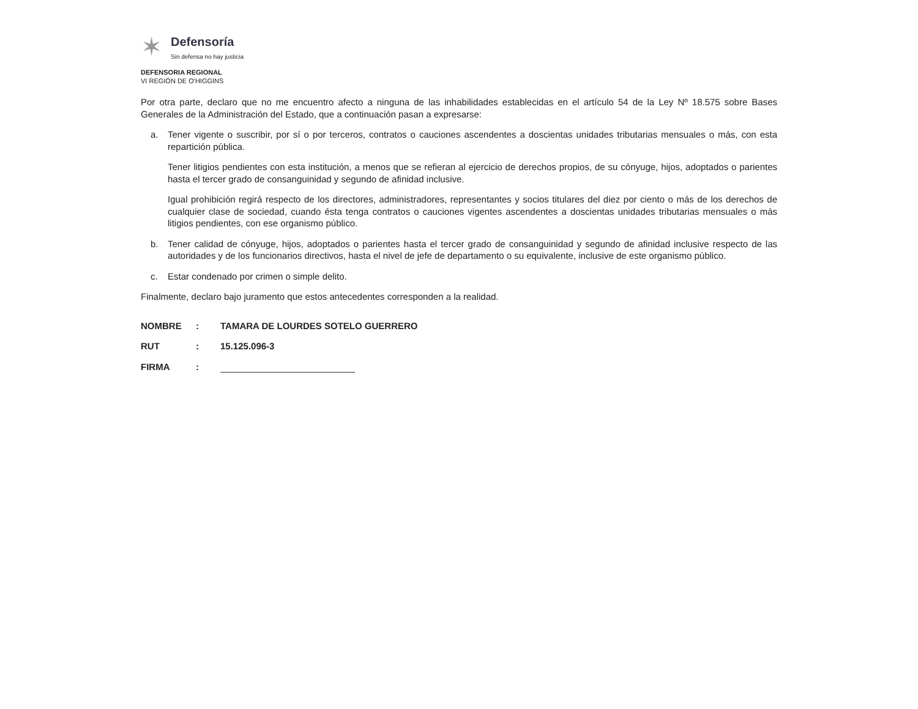✶
Defensoría
Sin defensa no hay justicia
DEFENSORIA REGIONAL
VI REGIÓN DE O'HIGGINS
Por otra parte, declaro que no me encuentro afecto a ninguna de las inhabilidades establecidas en el artículo 54 de la Ley Nº 18.575 sobre Bases Generales de la Administración del Estado, que a continuación pasan a expresarse:
a. Tener vigente o suscribir, por sí o por terceros, contratos o cauciones ascendentes a doscientas unidades tributarias mensuales o más, con esta repartición pública.
Tener litigios pendientes con esta institución, a menos que se refieran al ejercicio de derechos propios, de su cónyuge, hijos, adoptados o parientes hasta el tercer grado de consanguinidad y segundo de afinidad inclusive.
Igual prohibición regirá respecto de los directores, administradores, representantes y socios titulares del diez por ciento o más de los derechos de cualquier clase de sociedad, cuando ésta tenga contratos o cauciones vigentes ascendentes a doscientas unidades tributarias mensuales o más litigios pendientes, con ese organismo público.
b. Tener calidad de cónyuge, hijos, adoptados o parientes hasta el tercer grado de consanguinidad y segundo de afinidad inclusive respecto de las autoridades y de los funcionarios directivos, hasta el nivel de jefe de departamento o su equivalente, inclusive de este organismo público.
c. Estar condenado por crimen o simple delito.
Finalmente, declaro bajo juramento que estos antecedentes corresponden a la realidad.
NOMBRE: TAMARA DE LOURDES SOTELO GUERRERO
RUT: 15.125.096-3
FIRMA: